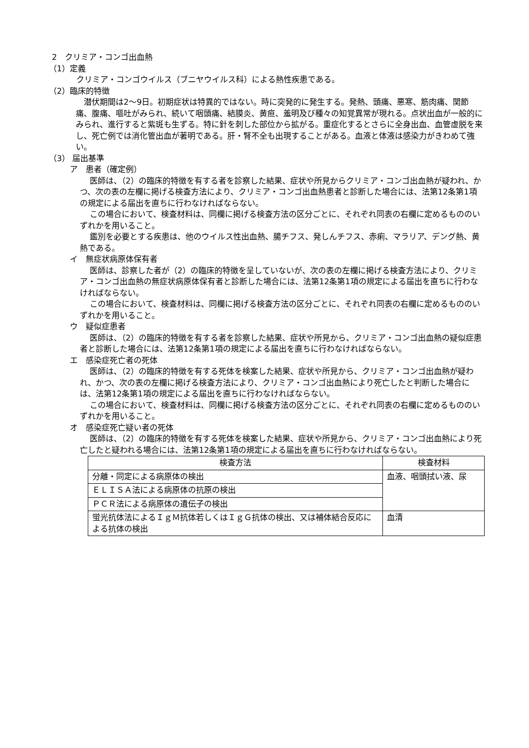2　クリミア・コンゴ出血熱
（1）定義
クリミア・コンゴウイルス（ブニヤウイルス科）による熱性疾患である。
（2）臨床的特徴
潜伏期間は2～9日。初期症状は特異的ではない。時に突発的に発生する。発熱、頭痛、悪寒、筋肉痛、関節痛、腹痛、嘔吐がみられ、続いて咽頭痛、結膜炎、黄疸、羞明及び種々の知覚異常が現れる。点状出血が一般的にみられ、進行すると紫斑も生ずる。特に針を刺した部位から拡がる。重症化するとさらに全身出血、血管虚脱を来し、死亡例では消化管出血が著明である。肝・腎不全も出現することがある。血液と体液は感染力がきわめて強い。
（3） 届出基準
ア　患者（確定例）
医師は、（2）の臨床的特徴を有する者を診察した結果、症状や所見からクリミア・コンゴ出血熱が疑われ、かつ、次の表の左欄に掲げる検査方法により、クリミア・コンゴ出血熱患者と診断した場合には、法第12条第1項の規定による届出を直ちに行わなければならない。
この場合において、検査材料は、同欄に掲げる検査方法の区分ごとに、それぞれ同表の右欄に定めるもののいずれかを用いること。
鑑別を必要とする疾患は、他のウイルス性出血熱、腸チフス、発しんチフス、赤痢、マラリア、デング熱、黄熱である。
イ　無症状病原体保有者
医師は、診察した者が（2）の臨床的特徴を呈していないが、次の表の左欄に掲げる検査方法により、クリミア・コンゴ出血熱の無症状病原体保有者と診断した場合には、法第12条第1項の規定による届出を直ちに行わなければならない。
この場合において、検査材料は、同欄に掲げる検査方法の区分ごとに、それぞれ同表の右欄に定めるもののいずれかを用いること。
ウ　疑似症患者
医師は、（2）の臨床的特徴を有する者を診察した結果、症状や所見から、クリミア・コンゴ出血熱の疑似症患者と診断した場合には、法第12条第1項の規定による届出を直ちに行わなければならない。
エ　感染症死亡者の死体
医師は、（2）の臨床的特徴を有する死体を検案した結果、症状や所見から、クリミア・コンゴ出血熱が疑われ、かつ、次の表の左欄に掲げる検査方法により、クリミア・コンゴ出血熱により死亡したと判断した場合には、法第12条第1項の規定による届出を直ちに行わなければならない。
この場合において、検査材料は、同欄に掲げる検査方法の区分ごとに、それぞれ同表の右欄に定めるもののいずれかを用いること。
オ　感染症死亡疑い者の死体
医師は、（2）の臨床的特徴を有する死体を検案した結果、症状や所見から、クリミア・コンゴ出血熱により死亡したと疑われる場合には、法第12条第1項の規定による届出を直ちに行わなければならない。
| 検査方法 | 検査材料 |
| --- | --- |
| 分離・同定による病原体の検出 | 血液、咽頭拭い液、尿 |
| ＥＬＩＳＡ法による病原体の抗原の検出 | |
| ＰＣＲ法による病原体の遺伝子の検出 | |
| 蛍光抗体法によるＩｇＭ抗体若しくはＩｇＧ抗体の検出、又は補体結合反応による抗体の検出 | 血清 |